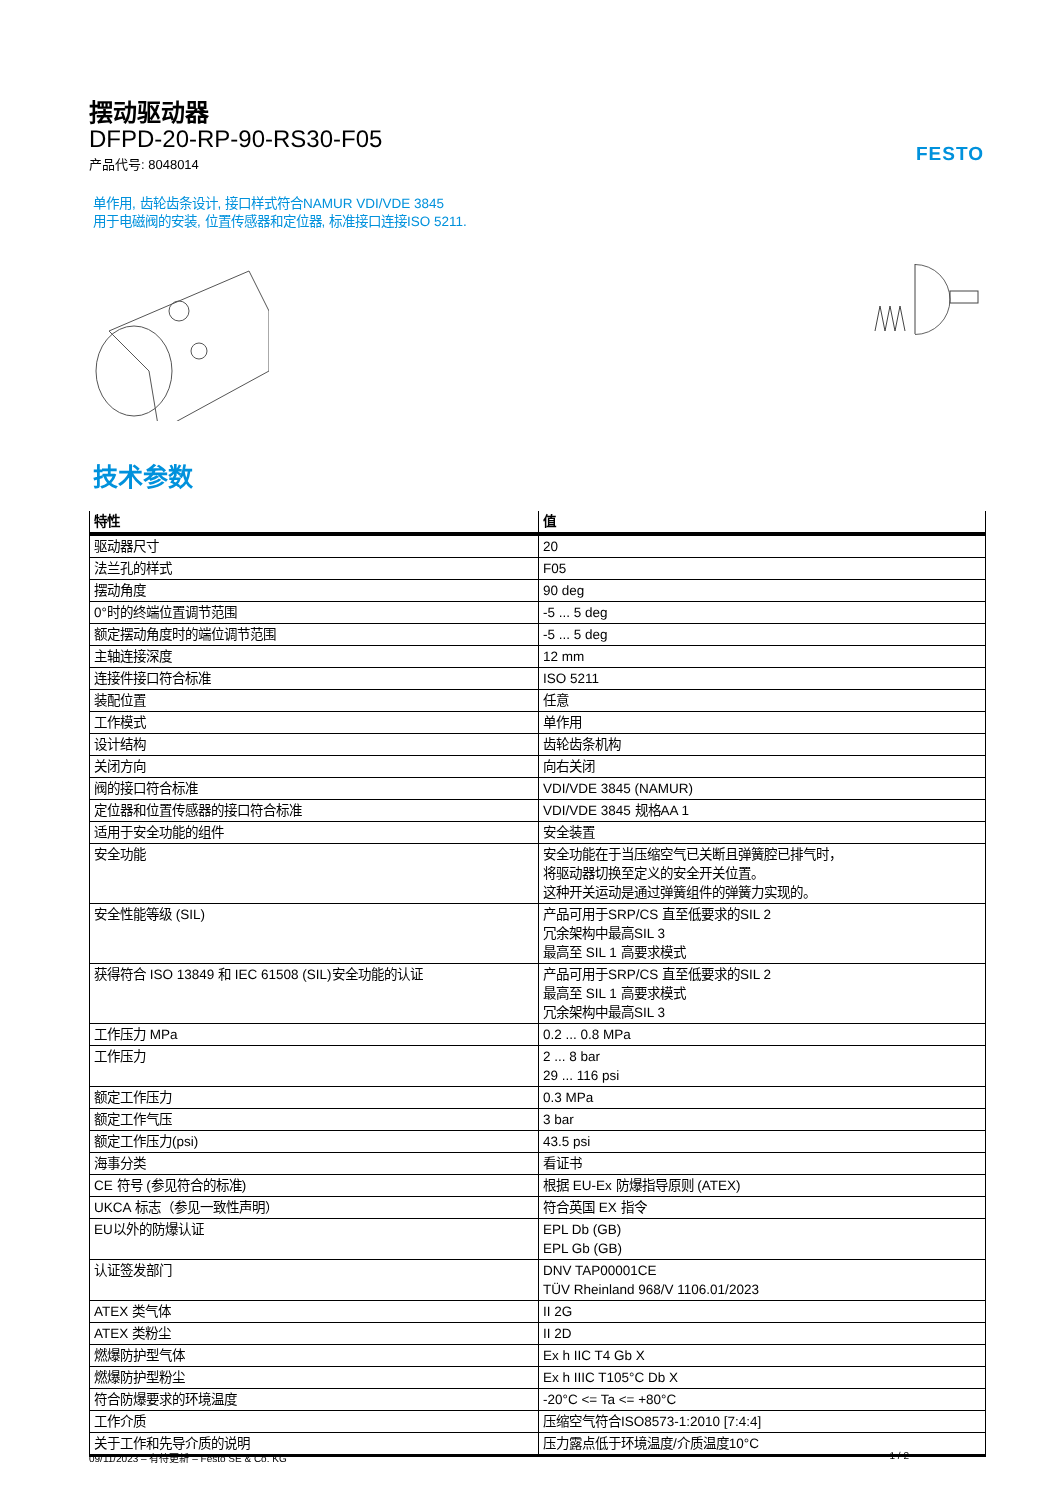FESTO
摆动驱动器
DFPD-20-RP-90-RS30-F05
产品代号: 8048014
单作用, 齿轮齿条设计, 接口样式符合NAMUR VDI/VDE 3845
用于电磁阀的安装, 位置传感器和定位器, 标准接口连接ISO 5211.
技术参数
| 特性 | 值 |
| --- | --- |
| 驱动器尺寸 | 20 |
| 法兰孔的样式 | F05 |
| 摆动角度 | 90 deg |
| 0°时的终端位置调节范围 | -5 ... 5 deg |
| 额定摆动角度时的端位调节范围 | -5 ... 5 deg |
| 主轴连接深度 | 12 mm |
| 连接件接口符合标准 | ISO 5211 |
| 装配位置 | 任意 |
| 工作模式 | 单作用 |
| 设计结构 | 齿轮齿条机构 |
| 关闭方向 | 向右关闭 |
| 阀的接口符合标准 | VDI/VDE 3845 (NAMUR) |
| 定位器和位置传感器的接口符合标准 | VDI/VDE 3845 规格AA 1 |
| 适用于安全功能的组件 | 安全装置 |
| 安全功能 | 安全功能在于当压缩空气已关断且弹簧腔已排气时， 将驱动器切换至定义的安全开关位置。 这种开关运动是通过弹簧组件的弹簧力实现的。 |
| 安全性能等级 (SIL) | 产品可用于SRP/CS 直至低要求的SIL 2 冗余架构中最高SIL 3 最高至 SIL 1 高要求模式 |
| 获得符合 ISO 13849 和 IEC 61508 (SIL)安全功能的认证 | 产品可用于SRP/CS 直至低要求的SIL 2 最高至 SIL 1 高要求模式 冗余架构中最高SIL 3 |
| 工作压力 MPa | 0.2 ... 0.8 MPa |
| 工作压力 | 2 ... 8 bar 29 ... 116 psi |
| 额定工作压力 | 0.3 MPa |
| 额定工作气压 | 3 bar |
| 额定工作压力(psi) | 43.5 psi |
| 海事分类 | 看证书 |
| CE 符号 (参见符合的标准) | 根据 EU-Ex 防爆指导原则 (ATEX) |
| UKCA 标志（参见一致性声明） | 符合英国 EX 指令 |
| EU以外的防爆认证 | EPL Db (GB) EPL Gb (GB) |
| 认证签发部门 | DNV TAP00001CE TÜV Rheinland 968/V 1106.01/2023 |
| ATEX 类气体 | II 2G |
| ATEX 类粉尘 | II 2D |
| 燃爆防护型气体 | Ex h IIC T4 Gb X |
| 燃爆防护型粉尘 | Ex h IIIC T105°C Db X |
| 符合防爆要求的环境温度 | -20°C <= Ta <= +80°C |
| 工作介质 | 压缩空气符合ISO8573-1:2010 [7:4:4] |
| 关于工作和先导介质的说明 | 压力露点低于环境温度/介质温度10°C |
09/11/2023 – 有待更新 – Festo SE & Co. KG 1 / 2